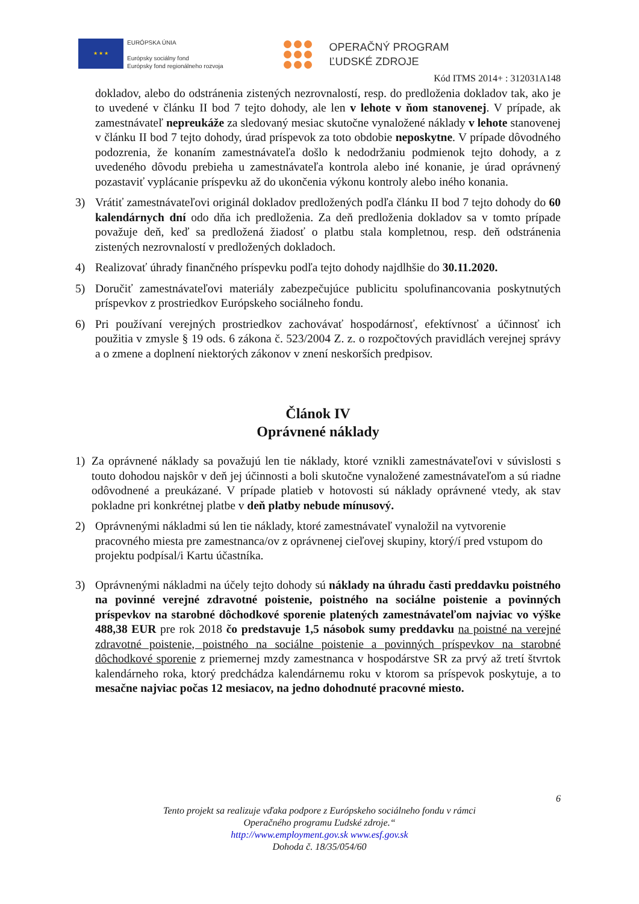★ ★ ★
EURÓPSKA ÚNIA
Európsky sociálny fond
Európsky fond regionálneho rozvoja
OPERAČNÝ PROGRAM
ĽUDSKÉ ZDROJE
Kód ITMS 2014+ : 312031A148
dokladov, alebo do odstránenia zistených nezrovnalostí, resp. do predloženia dokladov tak, ako je to uvedené v článku II bod 7 tejto dohody, ale len v lehote v ňom stanovenej. V prípade, ak zamestnávateľ nepreukáže za sledovaný mesiac skutočne vynaložené náklady v lehote stanovenej v článku II bod 7 tejto dohody, úrad príspevok za toto obdobie neposkytne. V prípade dôvodného podozrenia, že konaním zamestnávateľa došlo k nedodržaniu podmienok tejto dohody, a z uvedeného dôvodu prebieha u zamestnávateľa kontrola alebo iné konanie, je úrad oprávnený pozastaviť vyplácanie príspevku až do ukončenia výkonu kontroly alebo iného konania.
3) Vrátiť zamestnávateľovi originál dokladov predložených podľa článku II bod 7 tejto dohody do 60 kalendárnych dní odo dňa ich predloženia. Za deň predloženia dokladov sa v tomto prípade považuje deň, keď sa predložená žiadosť o platbu stala kompletnou, resp. deň odstránenia zistených nezrovnalostí v predložených dokladoch.
4) Realizovať úhrady finančného príspevku podľa tejto dohody najdlhšie do 30.11.2020.
5) Doručiť zamestnávateľovi materiály zabezpečujúce publicitu spolufinancovania poskytnutých príspevkov z prostriedkov Európskeho sociálneho fondu.
6) Pri používaní verejných prostriedkov zachovávať hospodárnosť, efektívnosť a účinnosť ich použitia v zmysle § 19 ods. 6 zákona č. 523/2004 Z. z. o rozpočtových pravidlách verejnej správy a o zmene a doplnení niektorých zákonov v znení neskorších predpisov.
Článok IV
Oprávnené náklady
1) Za oprávnené náklady sa považujú len tie náklady, ktoré vznikli zamestnávateľovi v súvislosti s touto dohodou najskôr v deň jej účinnosti a boli skutočne vynaložené zamestnávateľom a sú riadne odôvodnené a preukázané. V prípade platieb v hotovosti sú náklady oprávnené vtedy, ak stav pokladne pri konkrétnej platbe v deň platby nebude mínusový.
2) Oprávnenými nákladmi sú len tie náklady, ktoré zamestnávateľ vynaložil na vytvorenie pracovného miesta pre zamestnanca/ov z oprávnenej cieľovej skupiny, ktorý/í pred vstupom do projektu podpísal/i Kartu účastníka.
3) Oprávnenými nákladmi na účely tejto dohody sú náklady na úhradu časti preddavku poistného na povinné verejné zdravotné poistenie, poistného na sociálne poistenie a povinných príspevkov na starobné dôchodkové sporenie platených zamestnávateľom najviac vo výške 488,38 EUR pre rok 2018 čo predstavuje 1,5 násobok sumy preddavku na poistné na verejné zdravotné poistenie, poistného na sociálne poistenie a povinných príspevkov na starobné dôchodkové sporenie z priemernej mzdy zamestnanca v hospodárstve SR za prvý až tretí štvrtok kalendárneho roka, ktorý predchádza kalendárnemu roku v ktorom sa príspevok poskytuje, a to mesačne najviac počas 12 mesiacov, na jedno dohodnuté pracovné miesto.
6
Tento projekt sa realizuje vďaka podpore z Európskeho sociálneho fondu v rámci
Operačného programu Ľudské zdroje.“
http://www.employment.gov.sk www.esf.gov.sk
Dohoda č. 18/35/054/60